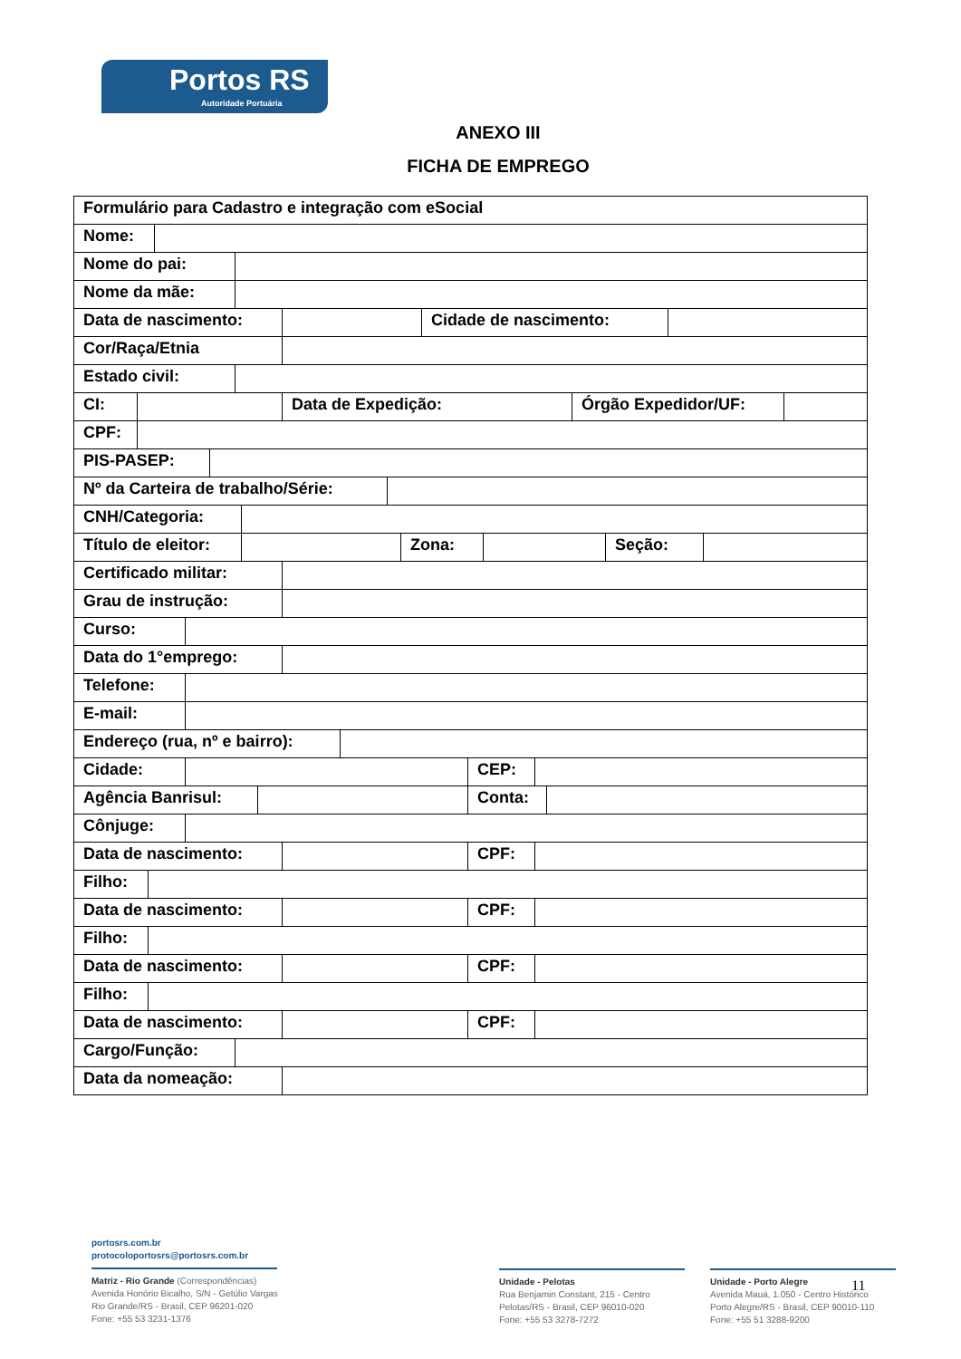Portos RS
Autoridade Portuária
ANEXO III
FICHA DE EMPREGO
Formulário para Cadastro e integração com eSocial
Nome:
Nome do pai:
Nome da mãe:
Data de nascimento: Cidade de nascimento:
Cor/Raça/Etnia
Estado civil:
CI: Data de Expedição: Órgão Expedidor/UF:
CPF:
PIS-PASEP:
Nº da Carteira de trabalho/Série:
CNH/Categoria:
Título de eleitor:
Zona: Seção:
Certificado militar:
Grau de instrução:
Curso:
Data do 1°emprego:
Telefone:
E-mail:
Endereço (rua, nº e bairro):
Cidade: CEP:
Agência Banrisul: Conta:
Cônjuge:
Data de nascimento: CPF:
Filho:
Data de nascimento: CPF:
Filho:
Data de nascimento: CPF:
Filho:
Data de nascimento: CPF:
Cargo/Função:
Data da nomeação:
portosrs.com.br
protocoloportosrs@portosrs.com.br
Matriz - Rio Grande (Correspondências)
Avenida Honório Bicalho, S/N - Getúlio Vargas
Rio Grande/RS - Brasil, CEP 96201-020
Fone: +55 53 3231-1376
Unidade - Pelotas
Rua Benjamin Constant, 215 - Centro
Pelotas/RS - Brasil, CEP 96010-020
Fone: +55 53 3278-7272
Unidade - Porto Alegre
Avenida Mauá, 1.050 - Centro Histórico
Porto Alegre/RS - Brasil, CEP 90010-110
Fone: +55 51 3288-9200
11